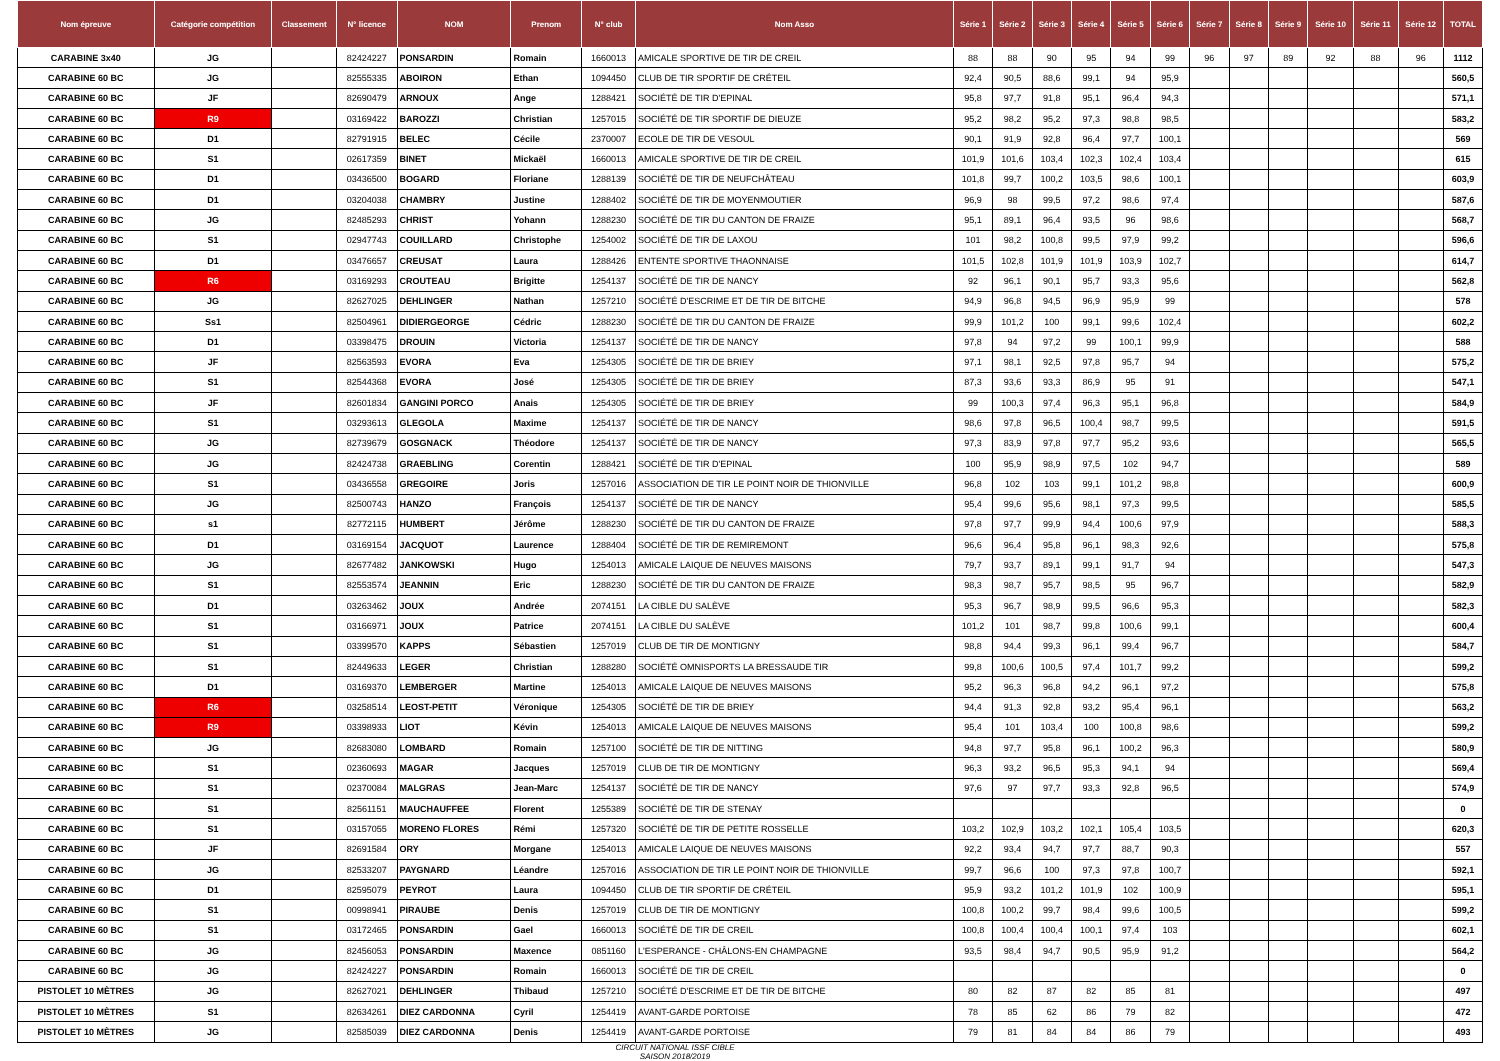| Nom épreuve | Catégorie compétition | Classement | N° licence | NOM | Prenom | N° club | Nom Asso | Série 1 | Série 2 | Série 3 | Série 4 | Série 5 | Série 6 | Série 7 | Série 8 | Série 9 | Série 10 | Série 11 | Série 12 | TOTAL |
| --- | --- | --- | --- | --- | --- | --- | --- | --- | --- | --- | --- | --- | --- | --- | --- | --- | --- | --- | --- | --- |
| CARABINE 3x40 | JG | | 82424227 | PONSARDIN | Romain | 1660013 | AMICALE SPORTIVE DE TIR DE CREIL | 88 | 88 | 90 | 95 | 94 | 99 | 96 | 97 | 89 | 92 | 88 | 96 | 1112 |
| CARABINE 60 BC | JG | | 82555335 | ABOIRON | Ethan | 1094450 | CLUB DE TIR SPORTIF DE CRÉTEIL | 92,4 | 90,5 | 88,6 | 99,1 | 94 | 95,9 | | | | | | | 560,5 |
| CARABINE 60 BC | JF | | 82690479 | ARNOUX | Ange | 1288421 | SOCIÉTÉ DE TIR D'EPINAL | 95,8 | 97,7 | 91,8 | 95,1 | 96,4 | 94,3 | | | | | | | 571,1 |
| CARABINE 60 BC | R9 | | 03169422 | BAROZZI | Christian | 1257015 | SOCIÉTÉ DE TIR SPORTIF DE DIEUZE | 95,2 | 98,2 | 95,2 | 97,3 | 98,8 | 98,5 | | | | | | | 583,2 |
| CARABINE 60 BC | D1 | | 82791915 | BELEC | Cécile | 2370007 | ECOLE DE TIR DE VESOUL | 90,1 | 91,9 | 92,8 | 96,4 | 97,7 | 100,1 | | | | | | | 569 |
| CARABINE 60 BC | S1 | | 02617359 | BINET | Mickaël | 1660013 | AMICALE SPORTIVE DE TIR DE CREIL | 101,9 | 101,6 | 103,4 | 102,3 | 102,4 | 103,4 | | | | | | | 615 |
| CARABINE 60 BC | D1 | | 03436500 | BOGARD | Floriane | 1288139 | SOCIÉTÉ DE TIR DE NEUFCHÂTEAU | 101,8 | 99,7 | 100,2 | 103,5 | 98,6 | 100,1 | | | | | | | 603,9 |
| CARABINE 60 BC | D1 | | 03204038 | CHAMBRY | Justine | 1288402 | SOCIÉTÉ DE TIR DE MOYENMOUTIER | 96,9 | 98 | 99,5 | 97,2 | 98,6 | 97,4 | | | | | | | 587,6 |
| CARABINE 60 BC | JG | | 82485293 | CHRIST | Yohann | 1288230 | SOCIÉTÉ DE TIR DU CANTON DE FRAIZE | 95,1 | 89,1 | 96,4 | 93,5 | 96 | 98,6 | | | | | | | 568,7 |
| CARABINE 60 BC | S1 | | 02947743 | COUILLARD | Christophe | 1254002 | SOCIÉTÉ DE TIR DE LAXOU | 101 | 98,2 | 100,8 | 99,5 | 97,9 | 99,2 | | | | | | | 596,6 |
| CARABINE 60 BC | D1 | | 03476657 | CREUSAT | Laura | 1288426 | ENTENTE SPORTIVE THAONNAISE | 101,5 | 102,8 | 101,9 | 101,9 | 103,9 | 102,7 | | | | | | | 614,7 |
| CARABINE 60 BC | R6 | | 03169293 | CROUTEAU | Brigitte | 1254137 | SOCIÉTÉ DE TIR DE NANCY | 92 | 96,1 | 90,1 | 95,7 | 93,3 | 95,6 | | | | | | | 562,8 |
| CARABINE 60 BC | JG | | 82627025 | DEHLINGER | Nathan | 1257210 | SOCIÉTÉ D'ESCRIME ET DE TIR DE BITCHE | 94,9 | 96,8 | 94,5 | 96,9 | 95,9 | 99 | | | | | | | 578 |
| CARABINE 60 BC | Ss1 | | 82504961 | DIDIERGEORGE | Cédric | 1288230 | SOCIÉTÉ DE TIR DU CANTON DE FRAIZE | 99,9 | 101,2 | 100 | 99,1 | 99,6 | 102,4 | | | | | | | 602,2 |
| CARABINE 60 BC | D1 | | 03398475 | DROUIN | Victoria | 1254137 | SOCIÉTÉ DE TIR DE NANCY | 97,8 | 94 | 97,2 | 99 | 100,1 | 99,9 | | | | | | | 588 |
| CARABINE 60 BC | JF | | 82563593 | EVORA | Eva | 1254305 | SOCIÉTÉ DE TIR DE BRIEY | 97,1 | 98,1 | 92,5 | 97,8 | 95,7 | 94 | | | | | | | 575,2 |
| CARABINE 60 BC | S1 | | 82544368 | EVORA | José | 1254305 | SOCIÉTÉ DE TIR DE BRIEY | 87,3 | 93,6 | 93,3 | 86,9 | 95 | 91 | | | | | | | 547,1 |
| CARABINE 60 BC | JF | | 82601834 | GANGINI PORCO | Anais | 1254305 | SOCIÉTÉ DE TIR DE BRIEY | 99 | 100,3 | 97,4 | 96,3 | 95,1 | 96,8 | | | | | | | 584,9 |
| CARABINE 60 BC | S1 | | 03293613 | GLEGOLA | Maxime | 1254137 | SOCIÉTÉ DE TIR DE NANCY | 98,6 | 97,8 | 96,5 | 100,4 | 98,7 | 99,5 | | | | | | | 591,5 |
| CARABINE 60 BC | JG | | 82739679 | GOSGNACK | Théodore | 1254137 | SOCIÉTÉ DE TIR DE NANCY | 97,3 | 83,9 | 97,8 | 97,7 | 95,2 | 93,6 | | | | | | | 565,5 |
| CARABINE 60 BC | JG | | 82424738 | GRAEBLING | Corentin | 1288421 | SOCIÉTÉ DE TIR D'EPINAL | 100 | 95,9 | 98,9 | 97,5 | 102 | 94,7 | | | | | | | 589 |
| CARABINE 60 BC | S1 | | 03436558 | GREGOIRE | Joris | 1257016 | ASSOCIATION DE TIR LE POINT NOIR DE THIONVILLE | 96,8 | 102 | 103 | 99,1 | 101,2 | 98,8 | | | | | | | 600,9 |
| CARABINE 60 BC | JG | | 82500743 | HANZO | François | 1254137 | SOCIÉTÉ DE TIR DE NANCY | 95,4 | 99,6 | 95,6 | 98,1 | 97,3 | 99,5 | | | | | | | 585,5 |
| CARABINE 60 BC | s1 | | 82772115 | HUMBERT | Jérôme | 1288230 | SOCIÉTÉ DE TIR DU CANTON DE FRAIZE | 97,8 | 97,7 | 99,9 | 94,4 | 100,6 | 97,9 | | | | | | | 588,3 |
| CARABINE 60 BC | D1 | | 03169154 | JACQUOT | Laurence | 1288404 | SOCIÉTÉ DE TIR DE REMIREMONT | 96,6 | 96,4 | 95,8 | 96,1 | 98,3 | 92,6 | | | | | | | 575,8 |
| CARABINE 60 BC | JG | | 82677482 | JANKOWSKI | Hugo | 1254013 | AMICALE LAIQUE DE NEUVES MAISONS | 79,7 | 93,7 | 89,1 | 99,1 | 91,7 | 94 | | | | | | | 547,3 |
| CARABINE 60 BC | S1 | | 82553574 | JEANNIN | Eric | 1288230 | SOCIÉTÉ DE TIR DU CANTON DE FRAIZE | 98,3 | 98,7 | 95,7 | 98,5 | 95 | 96,7 | | | | | | | 582,9 |
| CARABINE 60 BC | D1 | | 03263462 | JOUX | Andrée | 2074151 | LA CIBLE DU SALÈVE | 95,3 | 96,7 | 98,9 | 99,5 | 96,6 | 95,3 | | | | | | | 582,3 |
| CARABINE 60 BC | S1 | | 03166971 | JOUX | Patrice | 2074151 | LA CIBLE DU SALÈVE | 101,2 | 101 | 98,7 | 99,8 | 100,6 | 99,1 | | | | | | | 600,4 |
| CARABINE 60 BC | S1 | | 03399570 | KAPPS | Sébastien | 1257019 | CLUB DE TIR DE MONTIGNY | 98,8 | 94,4 | 99,3 | 96,1 | 99,4 | 96,7 | | | | | | | 584,7 |
| CARABINE 60 BC | S1 | | 82449633 | LEGER | Christian | 1288280 | SOCIÉTÉ OMNISPORTS LA BRESSAUDE TIR | 99,8 | 100,6 | 100,5 | 97,4 | 101,7 | 99,2 | | | | | | | 599,2 |
| CARABINE 60 BC | D1 | | 03169370 | LEMBERGER | Martine | 1254013 | AMICALE LAIQUE DE NEUVES MAISONS | 95,2 | 96,3 | 96,8 | 94,2 | 96,1 | 97,2 | | | | | | | 575,8 |
| CARABINE 60 BC | R6 | | 03258514 | LEOST-PETIT | Véronique | 1254305 | SOCIÉTÉ DE TIR DE BRIEY | 94,4 | 91,3 | 92,8 | 93,2 | 95,4 | 96,1 | | | | | | | 563,2 |
| CARABINE 60 BC | R9 | | 03398933 | LIOT | Kévin | 1254013 | AMICALE LAIQUE DE NEUVES MAISONS | 95,4 | 101 | 103,4 | 100 | 100,8 | 98,6 | | | | | | | 599,2 |
| CARABINE 60 BC | JG | | 82683080 | LOMBARD | Romain | 1257100 | SOCIÉTÉ DE TIR DE NITTING | 94,8 | 97,7 | 95,8 | 96,1 | 100,2 | 96,3 | | | | | | | 580,9 |
| CARABINE 60 BC | S1 | | 02360693 | MAGAR | Jacques | 1257019 | CLUB DE TIR DE MONTIGNY | 96,3 | 93,2 | 96,5 | 95,3 | 94,1 | 94 | | | | | | | 569,4 |
| CARABINE 60 BC | S1 | | 02370084 | MALGRAS | Jean-Marc | 1254137 | SOCIÉTÉ DE TIR DE NANCY | 97,6 | 97 | 97,7 | 93,3 | 92,8 | 96,5 | | | | | | | 574,9 |
| CARABINE 60 BC | S1 | | 82561151 | MAUCHAUFFEE | Florent | 1255389 | SOCIÉTÉ DE TIR DE STENAY | | | | | | | | | | | | | 0 |
| CARABINE 60 BC | S1 | | 03157055 | MORENO FLORES | Rémi | 1257320 | SOCIÉTÉ DE TIR DE PETITE ROSSELLE | 103,2 | 102,9 | 103,2 | 102,1 | 105,4 | 103,5 | | | | | | | 620,3 |
| CARABINE 60 BC | JF | | 82691584 | ORY | Morgane | 1254013 | AMICALE LAIQUE DE NEUVES MAISONS | 92,2 | 93,4 | 94,7 | 97,7 | 88,7 | 90,3 | | | | | | | 557 |
| CARABINE 60 BC | JG | | 82533207 | PAYGNARD | Léandre | 1257016 | ASSOCIATION DE TIR LE POINT NOIR DE THIONVILLE | 99,7 | 96,6 | 100 | 97,3 | 97,8 | 100,7 | | | | | | | 592,1 |
| CARABINE 60 BC | D1 | | 82595079 | PEYROT | Laura | 1094450 | CLUB DE TIR SPORTIF DE CRÉTEIL | 95,9 | 93,2 | 101,2 | 101,9 | 102 | 100,9 | | | | | | | 595,1 |
| CARABINE 60 BC | S1 | | 00998941 | PIRAUBE | Denis | 1257019 | CLUB DE TIR DE MONTIGNY | 100,8 | 100,2 | 99,7 | 98,4 | 99,6 | 100,5 | | | | | | | 599,2 |
| CARABINE 60 BC | S1 | | 03172465 | PONSARDIN | Gael | 1660013 | SOCIÉTÉ DE TIR DE CREIL | 100,8 | 100,4 | 100,4 | 100,1 | 97,4 | 103 | | | | | | | 602,1 |
| CARABINE 60 BC | JG | | 82456053 | PONSARDIN | Maxence | 0851160 | L'ESPERANCE - CHÂLONS-EN CHAMPAGNE | 93,5 | 98,4 | 94,7 | 90,5 | 95,9 | 91,2 | | | | | | | 564,2 |
| CARABINE 60 BC | JG | | 82424227 | PONSARDIN | Romain | 1660013 | SOCIÉTÉ DE TIR DE CREIL | | | | | | | | | | | | | 0 |
| PISTOLET 10 MÈTRES | JG | | 82627021 | DEHLINGER | Thibaud | 1257210 | SOCIÉTÉ D'ESCRIME ET DE TIR DE BITCHE | 80 | 82 | 87 | 82 | 85 | 81 | | | | | | | 497 |
| PISTOLET 10 MÈTRES | S1 | | 82634261 | DIEZ CARDONNA | Cyril | 1254419 | AVANT-GARDE PORTOISE | 78 | 85 | 62 | 86 | 79 | 82 | | | | | | | 472 |
| PISTOLET 10 MÈTRES | JG | | 82585039 | DIEZ CARDONNA | Denis | 1254419 | AVANT-GARDE PORTOISE | 79 | 81 | 84 | 84 | 86 | 79 | | | | | | | 493 |
CIRCUIT NATIONAL ISSF CIBLE
SAISON 2018/2019